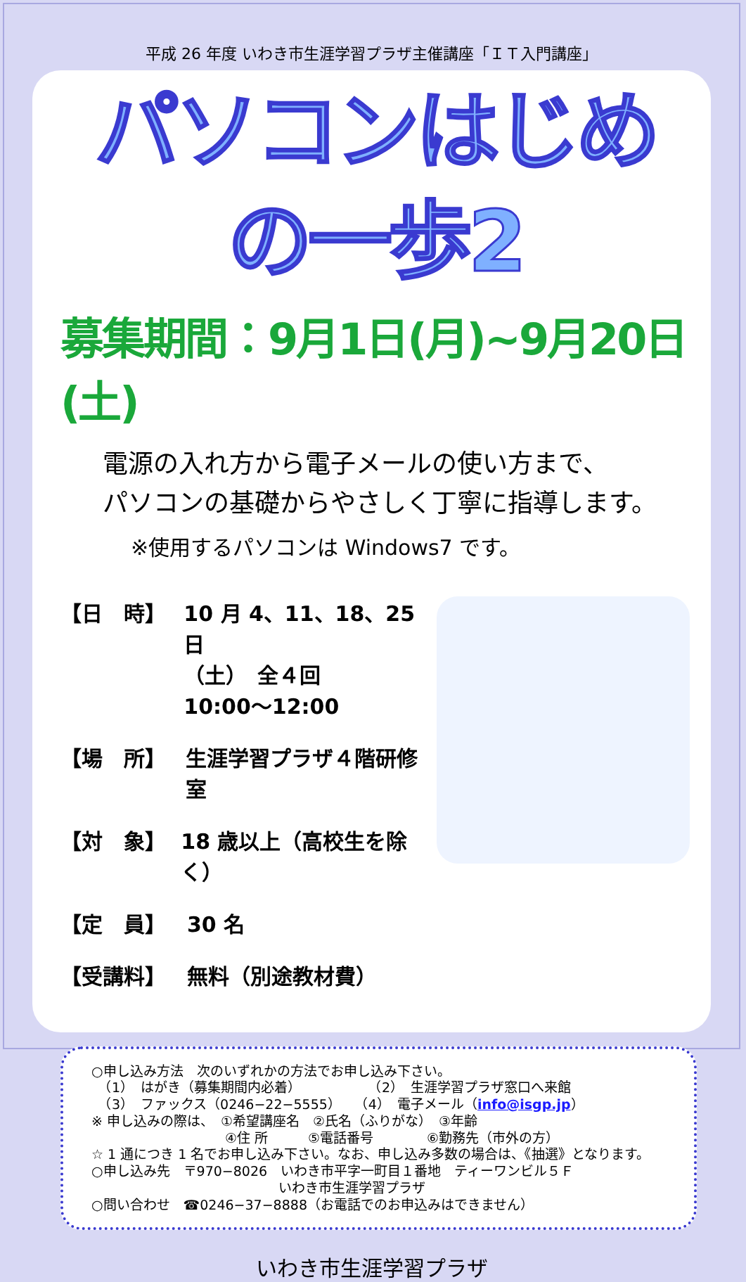平成 26 年度 いわき市生涯学習プラザ主催講座「ＩＴ入門講座」
パソコンはじめの一歩2
募集期間：9月1日(月)~9月20日(土)
電源の入れ方から電子メールの使い方まで、
パソコンの基礎からやさしく丁寧に指導します。
※使用するパソコンは Windows7 です。
【日　時】 10 月 4、11、18、25 日
（土）　全４回
10:00～12:00
【場　所】 生涯学習プラザ４階研修室
【対　象】 18 歳以上（高校生を除く）
【定　員】 30 名
【受講料】 無料（別途教材費）
○申し込み方法　次のいずれかの方法でお申し込み下さい。
　（1）　はがき（募集期間内必着）　　　　　　（2）　生涯学習プラザ窓口へ来館
　（3）　ファックス（0246−22−5555）　　（4）　電子メール（info@isgp.jp）
※ 申し込みの際は、　①希望講座名　②氏名（ふりがな）　③年齢
　　　　　　　　　　④住 所　　　⑤電話番号　　　　⑥勤務先（市外の方）
☆ 1 通につき 1 名でお申し込み下さい。なお、申し込み多数の場合は、《抽選》となります。
○申し込み先　〒970−8026　いわき市平字一町目１番地　ティーワンビル５Ｆ
　　　　　　　　　　　　　　いわき市生涯学習プラザ
○問い合わせ　☎0246−37−8888（お電話でのお申込みはできません）
いわき市生涯学習プラザ